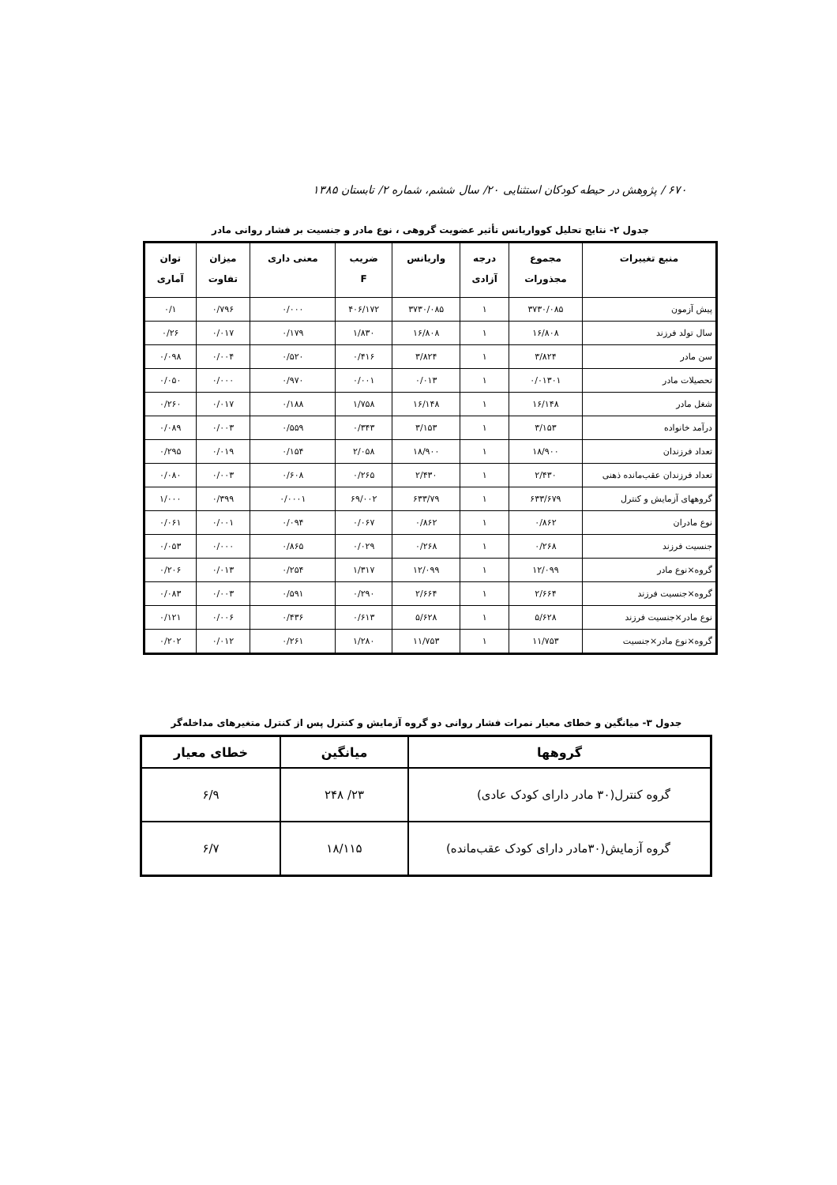۶۷۰ / پژوهش در حیطه کودکان استثنایی ۲۰/ سال ششم، شماره ۲/ تابستان ۱۳۸۵
جدول ۲- نتایج تحلیل کوواریانس تأثیر عضویت گروهی ، نوع مادر و جنسیت بر فشار روانی مادر
| منبع تغییرات | مجموع مجذورات | درجه آزادی | واریانس | ضریب F | معنی داری | میزان تفاوت | توان آماری |
| --- | --- | --- | --- | --- | --- | --- | --- |
| پیش آزمون | ۳۷۳۰/۰۸۵ | ۱ | ۳۷۳۰/۰۸۵ | ۴۰۶/۱۷۲ | ۰/۰۰۰ | ۰/۷۹۶ | ۰/۱ |
| سال تولد فرزند | ۱۶/۸۰۸ | ۱ | ۱۶/۸۰۸ | ۱/۸۳۰ | ۰/۱۷۹ | ۰/۰۱۷ | ۰/۲۶ |
| سن مادر | ۳/۸۲۴ | ۱ | ۳/۸۲۴ | ۰/۴۱۶ | ۰/۵۲۰ | ۰/۰۰۴ | ۰/۰۹۸ |
| تحصیلات مادر | ۰/۰۱۳۰۱ | ۱ | ۰/۰۱۳ | ۰/۰۰۱ | ۰/۹۷۰ | ۰/۰۰۰ | ۰/۰۵۰ |
| شغل مادر | ۱۶/۱۴۸ | ۱ | ۱۶/۱۴۸ | ۱/۷۵۸ | ۰/۱۸۸ | ۰/۰۱۷ | ۰/۲۶۰ |
| درآمد خانواده | ۳/۱۵۳ | ۱ | ۳/۱۵۳ | ۰/۳۴۳ | ۰/۵۵۹ | ۰/۰۰۳ | ۰/۰۸۹ |
| تعداد فرزندان | ۱۸/۹۰۰ | ۱ | ۱۸/۹۰۰ | ۲/۰۵۸ | ۰/۱۵۴ | ۰/۰۱۹ | ۰/۲۹۵ |
| تعداد فرزندان عقب‌مانده ذهنی | ۲/۴۳۰ | ۱ | ۲/۴۳۰ | ۰/۲۶۵ | ۰/۶۰۸ | ۰/۰۰۳ | ۰/۰۸۰ |
| گروههای آزمایش و کنترل | ۶۳۳/۶۷۹ | ۱ | ۶۳۳/۷۹ | ۶۹/۰۰۲ | ۰/۰۰۰۱ | ۰/۳۹۹ | ۱/۰۰۰ |
| نوع مادران | ۰/۸۶۲ | ۱ | ۰/۸۶۲ | ۰/۰۶۷ | ۰/۰۹۴ | ۰/۰۰۱ | ۰/۰۶۱ |
| جنسیت فرزند | ۰/۲۶۸ | ۱ | ۰/۲۶۸ | ۰/۰۲۹ | ۰/۸۶۵ | ۰/۰۰۰ | ۰/۰۵۳ |
| گروه×نوع مادر | ۱۲/۰۹۹ | ۱ | ۱۲/۰۹۹ | ۱/۳۱۷ | ۰/۲۵۴ | ۰/۰۱۳ | ۰/۲۰۶ |
| گروه×جنسیت فرزند | ۲/۶۶۴ | ۱ | ۲/۶۶۴ | ۰/۲۹۰ | ۰/۵۹۱ | ۰/۰۰۳ | ۰/۰۸۳ |
| نوع مادر×جنسیت فرزند | ۵/۶۲۸ | ۱ | ۵/۶۲۸ | ۰/۶۱۳ | ۰/۴۳۶ | ۰/۰۰۶ | ۰/۱۲۱ |
| گروه×نوع مادر×جنسیت | ۱۱/۷۵۳ | ۱ | ۱۱/۷۵۳ | ۱/۲۸۰ | ۰/۲۶۱ | ۰/۰۱۲ | ۰/۲۰۲ |
جدول ۳- میانگین و خطای معیار نمرات فشار روانی دو گروه آزمایش و کنترل پس از کنترل متغیرهای مداخله‌گر
| گروهها | میانگین | خطای معیار |
| --- | --- | --- |
| گروه کنترل(۳۰ مادر دارای کودک عادی) | ۲۳/ ۲۴۸ | ۶/۹ |
| گروه آزمایش(۳۰مادر دارای کودک عقب‌مانده) | ۱۸/۱۱۵ | ۶/۷ |